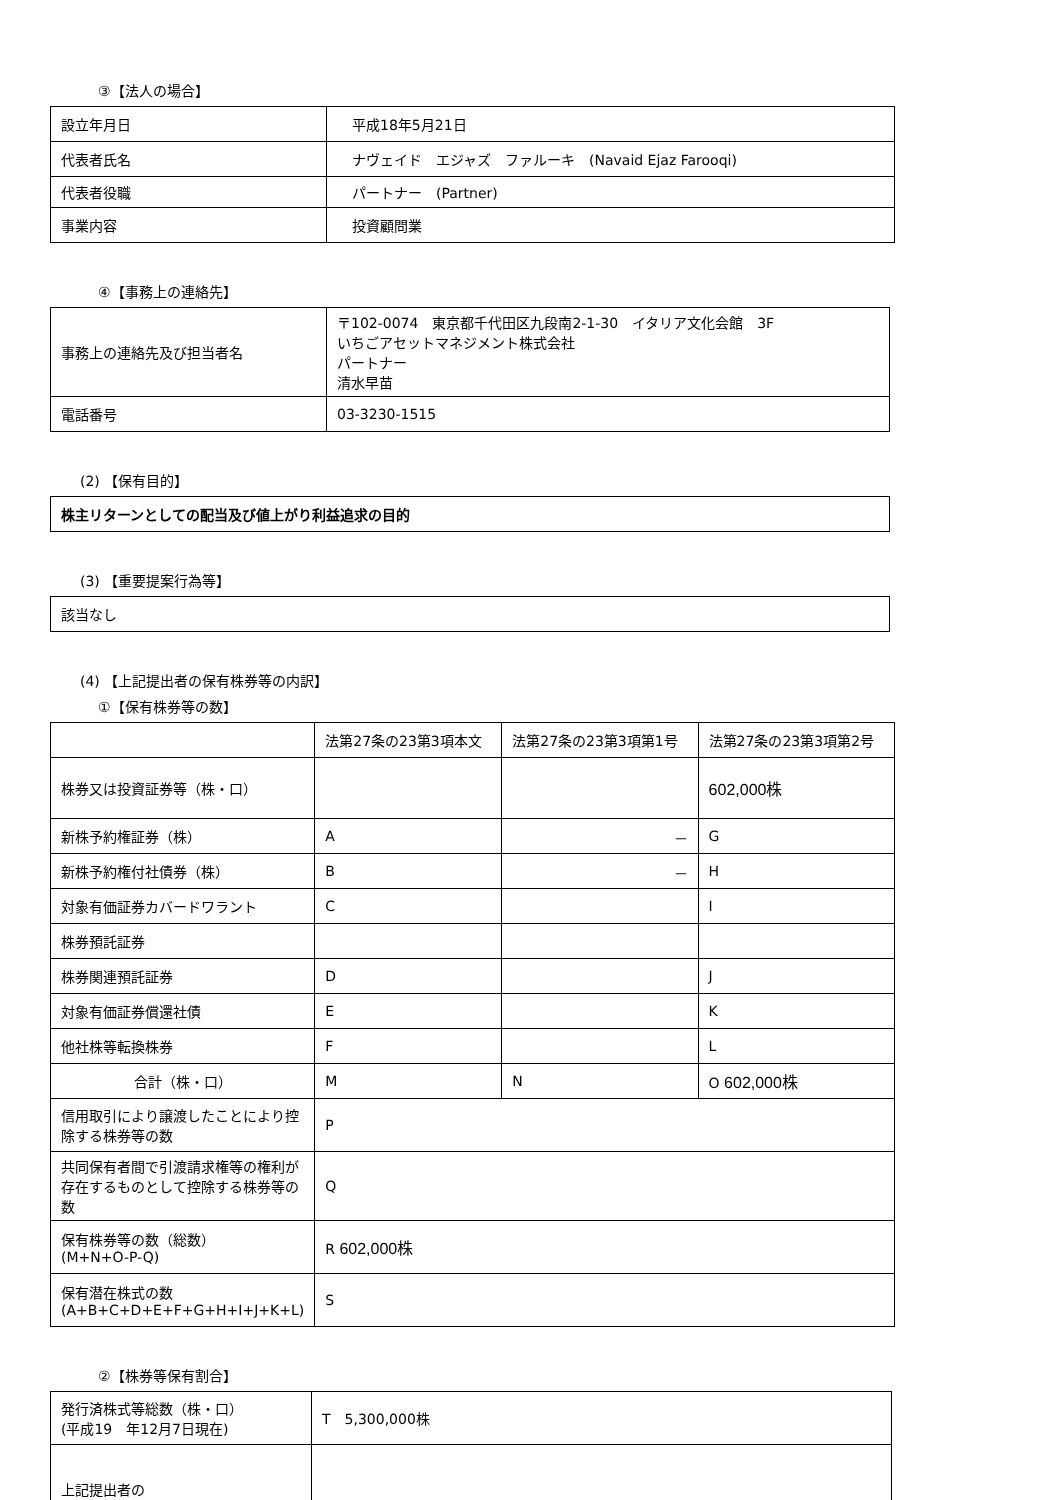③【法人の場合】
| 設立年月日 | 平成18年5月21日 |
| 代表者氏名 | ナヴェイド エジャズ ファルーキ (Navaid Ejaz Farooqi) |
| 代表者役職 | パートナー (Partner) |
| 事業内容 | 投資顧問業 |
④【事務上の連絡先】
| 事務上の連絡先及び担当者名 | 〒102-0074 東京都千代田区九段南2-1-30 イタリア文化会館 3F いちごアセットマネジメント株式会社 パートナー 清水早苗 |
| 電話番号 | 03-3230-1515 |
(2) 【保有目的】
| 株主リターンとしての配当及び値上がり利益追求の目的 |
(3) 【重要提案行為等】
| 該当なし |
(4) 【上記提出者の保有株券等の内訳】
①【保有株券等の数】
| | 法第27条の23第3項本文 | 法第27条の23第3項第1号 | 法第27条の23第3項第2号 |
| --- | --- | --- | --- |
| 株券又は投資証券等（株・口） | | | 602,000株 |
| 新株予約権証券（株） | A | － | G |
| 新株予約権付社債券（株） | B | － | H |
| 対象有価証券カバードワラント | C | | I |
| 株券預託証券 | | | |
| 株券関連預託証券 | D | | J |
| 対象有価証券償還社債 | E | | K |
| 他社株等転換株券 | F | | L |
| 合計（株・口） | M | N | O 602,000株 |
| 信用取引により譲渡したことにより控除する株券等の数 | P | | |
| 共同保有者間で引渡請求権等の権利が存在するものとして控除する株券等の数 | Q | | |
| 保有株券等の数（総数） (M+N+O-P-Q) | R 602,000株 | | |
| 保有潜在株式の数 (A+B+C+D+E+F+G+H+I+J+K+L) | S | | |
②【株券等保有割合】
| 発行済株式等総数（株・口） (平成19 年12月7日現在) | T 5,300,000株 |
| 上記提出者の | |